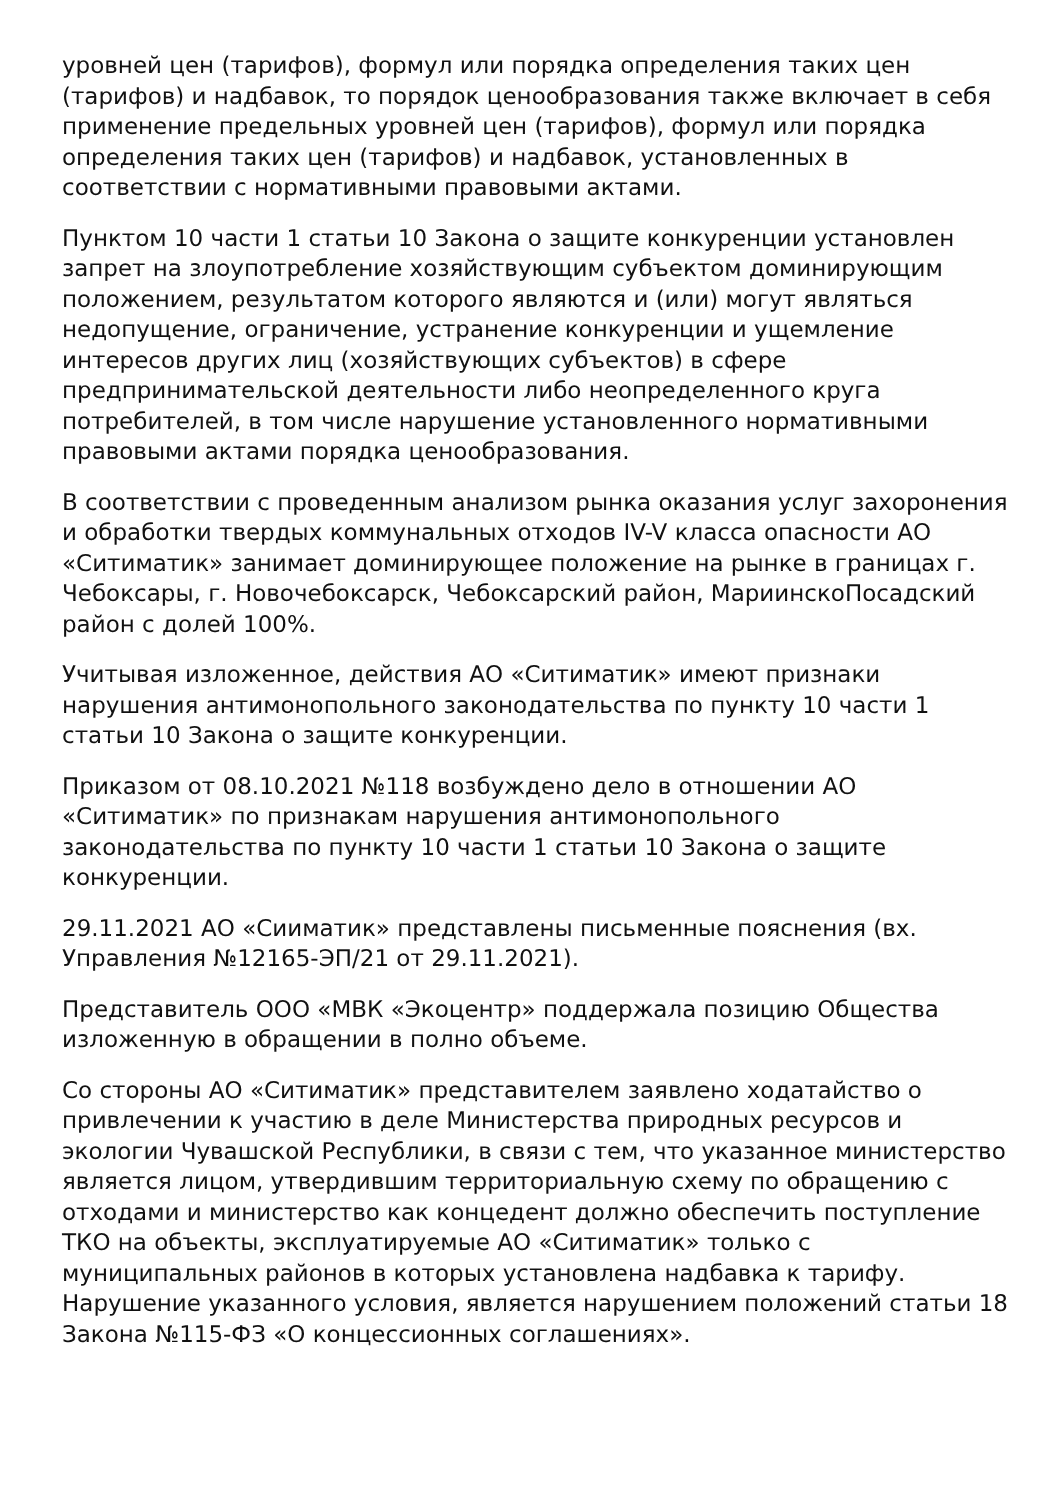уровней цен (тарифов), формул или порядка определения таких цен (тарифов) и надбавок, то порядок ценообразования также включает в себя применение предельных уровней цен (тарифов), формул или порядка определения таких цен (тарифов) и надбавок, установленных в соответствии с нормативными правовыми актами.
Пунктом 10 части 1 статьи 10 Закона о защите конкуренции установлен запрет на злоупотребление хозяйствующим субъектом доминирующим положением, результатом которого являются и (или) могут являться недопущение, ограничение, устранение конкуренции и ущемление интересов других лиц (хозяйствующих субъектов) в сфере предпринимательской деятельности либо неопределенного круга потребителей, в том числе нарушение установленного нормативными правовыми актами порядка ценообразования.
В соответствии с проведенным анализом рынка оказания услуг захоронения и обработки твердых коммунальных отходов IV-V класса опасности АО «Ситиматик» занимает доминирующее положение на рынке в границах г. Чебоксары, г. Новочебоксарск, Чебоксарский район, МариинскоПосадский район с долей 100%.
Учитывая изложенное, действия АО «Ситиматик» имеют признаки нарушения антимонопольного законодательства по пункту 10 части 1 статьи 10 Закона о защите конкуренции.
Приказом от 08.10.2021 №118 возбуждено дело в отношении АО «Ситиматик» по признакам нарушения антимонопольного законодательства по пункту 10 части 1 статьи 10 Закона о защите конкуренции.
29.11.2021 АО «Сииматик» представлены письменные пояснения (вх. Управления №12165-ЭП/21 от 29.11.2021).
Представитель ООО «МВК «Экоцентр» поддержала позицию Общества изложенную в обращении в полно объеме.
Со стороны АО «Ситиматик» представителем заявлено ходатайство о привлечении к участию в деле Министерства природных ресурсов и экологии Чувашской Республики, в связи с тем, что указанное министерство является лицом, утвердившим территориальную схему по обращению с отходами и министерство как концедент должно обеспечить поступление ТКО на объекты, эксплуатируемые АО «Ситиматик» только с муниципальных районов в которых установлена надбавка к тарифу. Нарушение указанного условия, является нарушением положений статьи 18 Закона №115-ФЗ «О концессионных соглашениях».